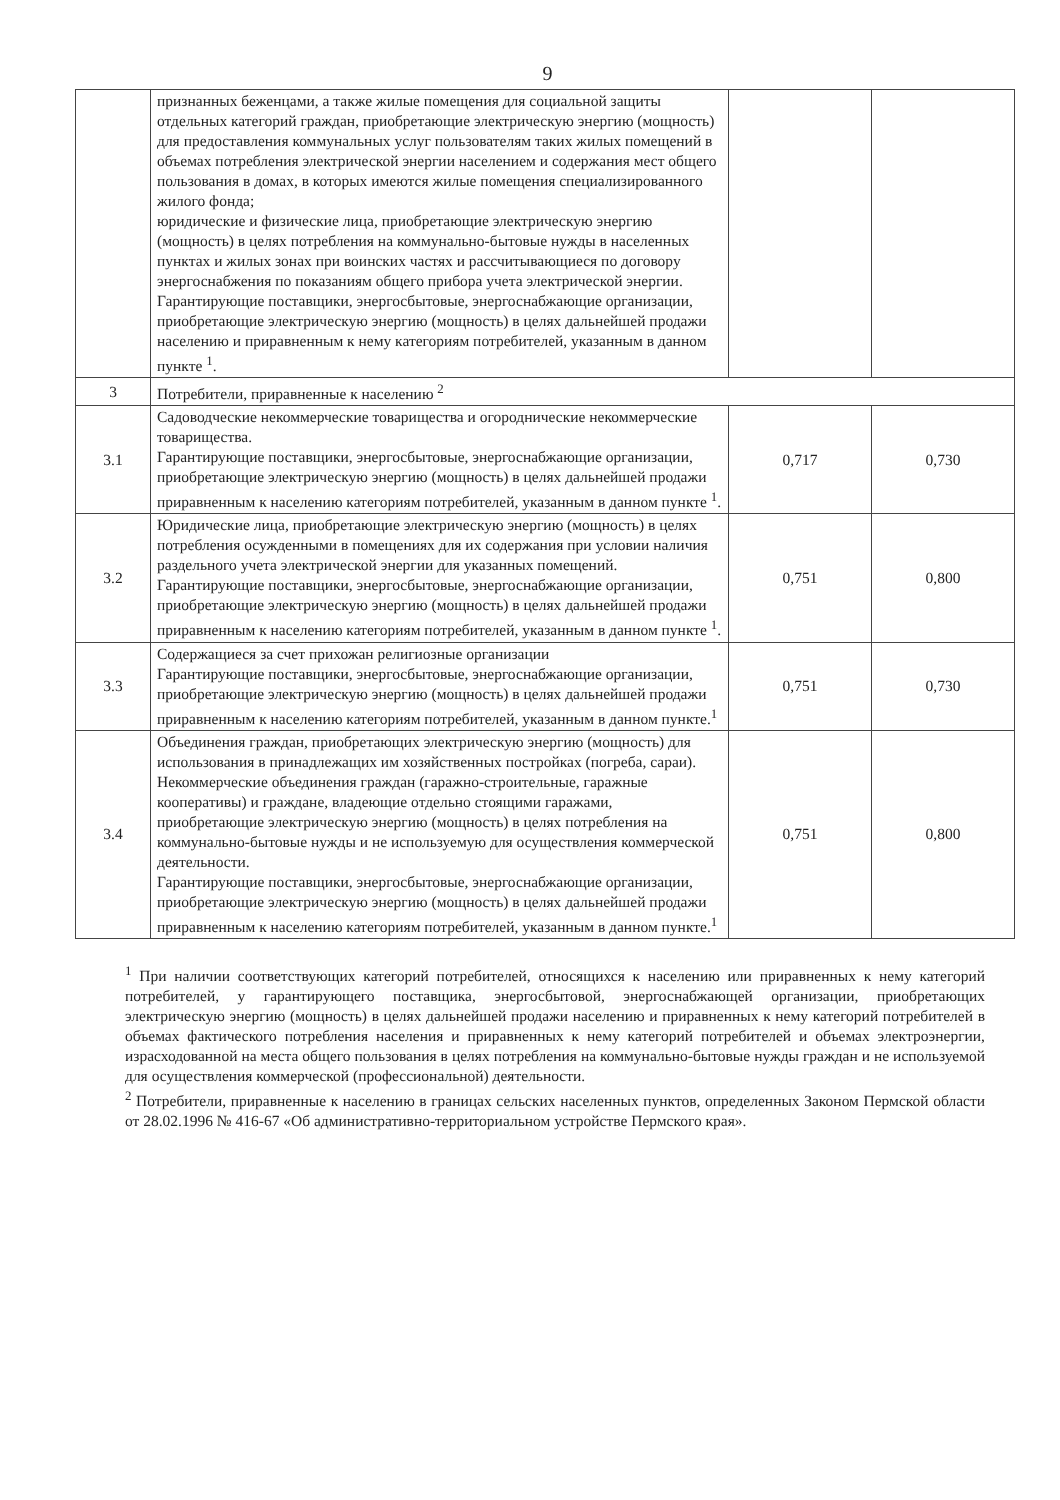9
| | признанных беженцами, а также жилые помещения для социальной защиты отдельных категорий граждан, приобретающие электрическую энергию (мощность) для предоставления коммунальных услуг пользователям таких жилых помещений в объемах потребления электрической энергии населением и содержания мест общего пользования в домах, в которых имеются жилые помещения специализированного жилого фонда; юридические и физические лица, приобретающие электрическую энергию (мощность) в целях потребления на коммунально-бытовые нужды в населенных пунктах и жилых зонах при воинских частях и рассчитывающиеся по договору энергоснабжения по показаниям общего прибора учета электрической энергии. Гарантирующие поставщики, энергосбытовые, энергоснабжающие организации, приобретающие электрическую энергию (мощность) в целях дальнейшей продажи населению и приравненным к нему категориям потребителей, указанным в данном пункте <sup>1</sup>. | | |
| 3 | Потребители, приравненные к населению <sup>2</sup> | | |
| 3.1 | Садоводческие некоммерческие товарищества и огороднические некоммерческие товарищества. Гарантирующие поставщики, энергосбытовые, энергоснабжающие организации, приобретающие электрическую энергию (мощность) в целях дальнейшей продажи приравненным к населению категориям потребителей, указанным в данном пункте <sup>1</sup>. | 0,717 | 0,730 |
| 3.2 | Юридические лица, приобретающие электрическую энергию (мощность) в целях потребления осужденными в помещениях для их содержания при условии наличия раздельного учета электрической энергии для указанных помещений. Гарантирующие поставщики, энергосбытовые, энергоснабжающие организации, приобретающие электрическую энергию (мощность) в целях дальнейшей продажи приравненным к населению категориям потребителей, указанным в данном пункте <sup>1</sup>. | 0,751 | 0,800 |
| 3.3 | Содержащиеся за счет прихожан религиозные организации Гарантирующие поставщики, энергосбытовые, энергоснабжающие организации, приобретающие электрическую энергию (мощность) в целях дальнейшей продажи приравненным к населению категориям потребителей, указанным в данном пункте.<sup>1</sup> | 0,751 | 0,730 |
| 3.4 | Объединения граждан, приобретающих электрическую энергию (мощность) для использования в принадлежащих им хозяйственных постройках (погреба, сараи). Некоммерческие объединения граждан (гаражно-строительные, гаражные кооперативы) и граждане, владеющие отдельно стоящими гаражами, приобретающие электрическую энергию (мощность) в целях потребления на коммунально-бытовые нужды и не используемую для осуществления коммерческой деятельности. Гарантирующие поставщики, энергосбытовые, энергоснабжающие организации, приобретающие электрическую энергию (мощность) в целях дальнейшей продажи приравненным к населению категориям потребителей, указанным в данном пункте.<sup>1</sup> | 0,751 | 0,800 |
<sup>1</sup> При наличии соответствующих категорий потребителей, относящихся к населению или приравненных к нему категорий потребителей, у гарантирующего поставщика, энергосбытовой, энергоснабжающей организации, приобретающих электрическую энергию (мощность) в целях дальнейшей продажи населению и приравненных к нему категорий потребителей в объемах фактического потребления населения и приравненных к нему категорий потребителей и объемах электроэнергии, израсходованной на места общего пользования в целях потребления на коммунально-бытовые нужды граждан и не используемой для осуществления коммерческой (профессиональной) деятельности.
<sup>2</sup> Потребители, приравненные к населению в границах сельских населенных пунктов, определенных Законом Пермской области от 28.02.1996 № 416-67 «Об административно-территориальном устройстве Пермского края».